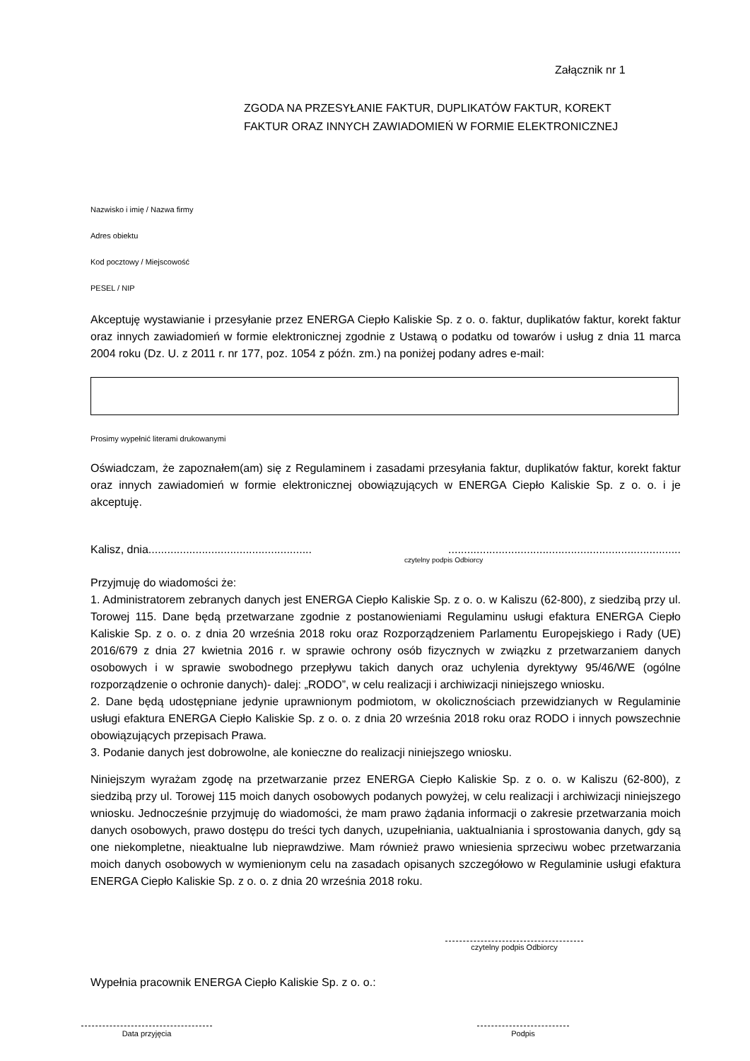Załącznik nr 1
ZGODA NA PRZESYŁANIE FAKTUR, DUPLIKATÓW FAKTUR, KOREKT
FAKTUR ORAZ INNYCH ZAWIADOMIEŃ W FORMIE ELEKTRONICZNEJ
Nazwisko i imię / Nazwa firmy
Adres obiektu
Kod pocztowy / Miejscowość
PESEL / NIP
Akceptuję wystawianie i przesyłanie przez ENERGA Ciepło Kaliskie Sp. z o. o. faktur, duplikatów faktur, korekt faktur oraz innych zawiadomień w formie elektronicznej zgodnie z Ustawą o podatku od towarów i usług z dnia 11 marca 2004 roku (Dz. U. z 2011 r. nr 177, poz. 1054 z późn. zm.) na poniżej podany adres e-mail:
Prosimy wypełnić literami drukowanymi
Oświadczam, że zapoznałem(am) się z Regulaminem i zasadami przesyłania faktur, duplikatów faktur, korekt faktur oraz innych zawiadomień w formie elektronicznej obowiązujących w ENERGA Ciepło Kaliskie Sp. z o. o. i je akceptuję.
Kalisz, dnia..............................................................................................................................
czytelny podpis Odbiorcy
Przyjmuję do wiadomości że:
1. Administratorem zebranych danych jest ENERGA Ciepło Kaliskie Sp. z o. o. w Kaliszu (62-800), z siedzibą przy ul. Torowej 115. Dane będą przetwarzane zgodnie z postanowieniami Regulaminu usługi efaktura ENERGA Ciepło Kaliskie Sp. z o. o. z dnia 20 września 2018 roku oraz Rozporządzeniem Parlamentu Europejskiego i Rady (UE) 2016/679 z dnia 27 kwietnia 2016 r. w sprawie ochrony osób fizycznych w związku z przetwarzaniem danych osobowych i w sprawie swobodnego przepływu takich danych oraz uchylenia dyrektywy 95/46/WE (ogólne rozporządzenie o ochronie danych)- dalej: „RODO”, w celu realizacji i archiwizacji niniejszego wniosku.
2. Dane będą udostępniane jedynie uprawnionym podmiotom, w okolicznościach przewidzianych w Regulaminie usługi efaktura ENERGA Ciepło Kaliskie Sp. z o. o. z dnia 20 września 2018 roku oraz RODO i innych powszechnie obowiązujących przepisach Prawa.
3. Podanie danych jest dobrowolne, ale konieczne do realizacji niniejszego wniosku.
Niniejszym wyrażam zgodę na przetwarzanie przez ENERGA Ciepło Kaliskie Sp. z o. o. w Kaliszu (62-800), z siedzibą przy ul. Torowej 115 moich danych osobowych podanych powyżej, w celu realizacji i archiwizacji niniejszego wniosku. Jednocześnie przyjmuję do wiadomości, że mam prawo żądania informacji o zakresie przetwarzania moich danych osobowych, prawo dostępu do treści tych danych, uzupełniania, uaktualniania i sprostowania danych, gdy są one niekompletne, nieaktualne lub nieprawdziwe. Mam również prawo wniesienia sprzeciwu wobec przetwarzania moich danych osobowych w wymienionym celu na zasadach opisanych szczegółowo w Regulaminie usługi efaktura ENERGA Ciepło Kaliskie Sp. z o. o. z dnia 20 września 2018 roku.
czytelny podpis Odbiorcy
Wypełnia pracownik ENERGA Ciepło Kaliskie Sp. z o. o.:
Data przyjęcia Podpis